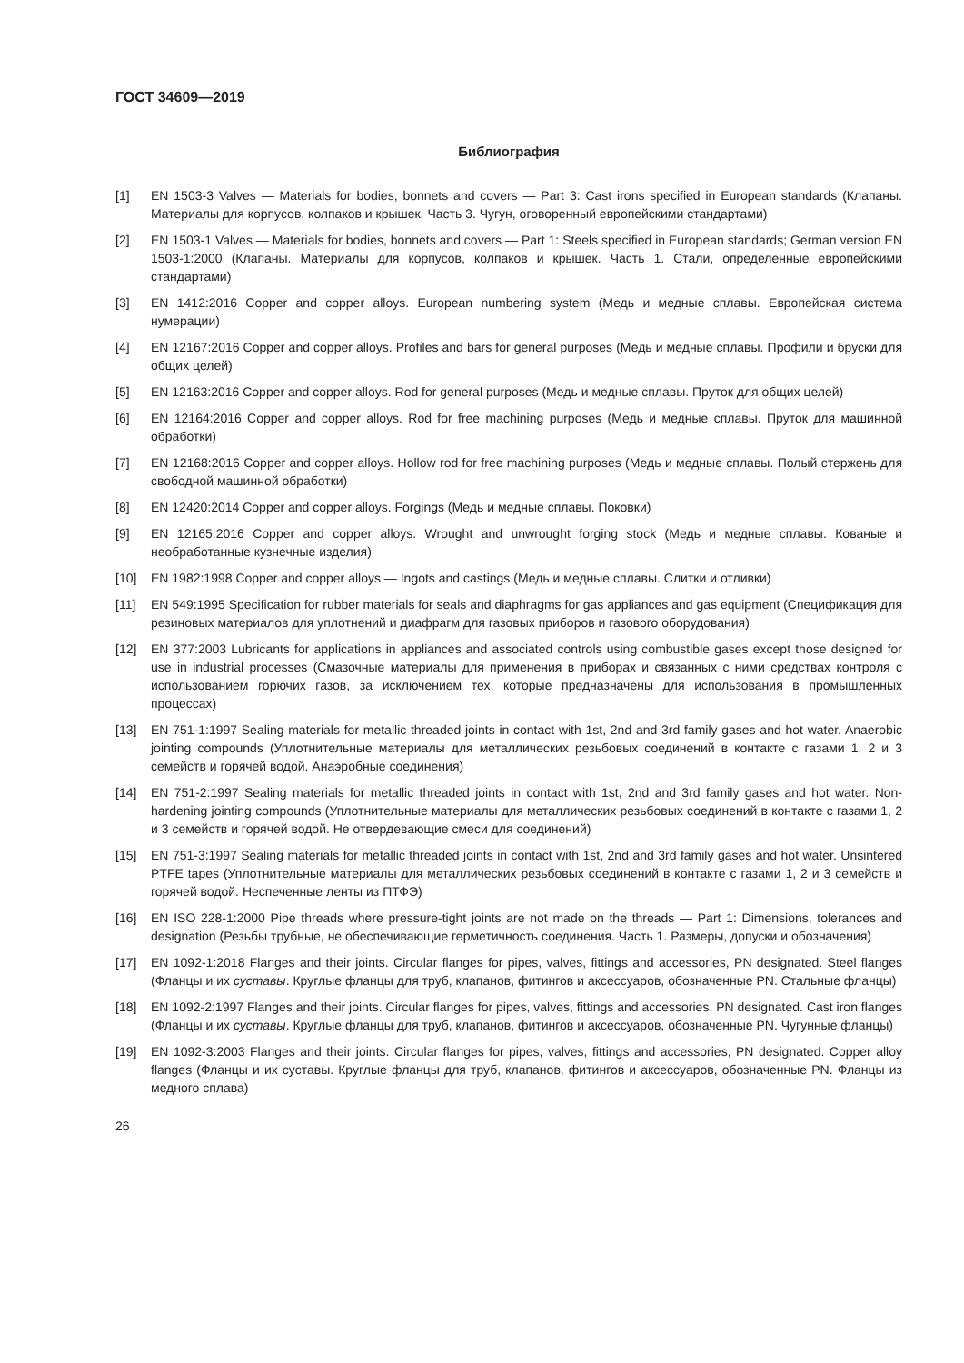ГОСТ 34609—2019
Библиография
[1] EN 1503-3 Valves — Materials for bodies, bonnets and covers — Part 3: Cast irons specified in European standards (Клапаны. Материалы для корпусов, колпаков и крышек. Часть 3. Чугун, оговоренный европейскими стандартами)
[2] EN 1503-1 Valves — Materials for bodies, bonnets and covers — Part 1: Steels specified in European standards; German version EN 1503-1:2000 (Клапаны. Материалы для корпусов, колпаков и крышек. Часть 1. Стали, определенные европейскими стандартами)
[3] EN 1412:2016 Copper and copper alloys. European numbering system (Медь и медные сплавы. Европейская система нумерации)
[4] EN 12167:2016 Copper and copper alloys. Profiles and bars for general purposes (Медь и медные сплавы. Профили и бруски для общих целей)
[5] EN 12163:2016 Copper and copper alloys. Rod for general purposes (Медь и медные сплавы. Пруток для общих целей)
[6] EN 12164:2016 Copper and copper alloys. Rod for free machining purposes (Медь и медные сплавы. Пруток для машинной обработки)
[7] EN 12168:2016 Copper and copper alloys. Hollow rod for free machining purposes (Медь и медные сплавы. Полый стержень для свободной машинной обработки)
[8] EN 12420:2014 Copper and copper alloys. Forgings (Медь и медные сплавы. Поковки)
[9] EN 12165:2016 Copper and copper alloys. Wrought and unwrought forging stock (Медь и медные сплавы. Кованые и необработанные кузнечные изделия)
[10] EN 1982:1998 Copper and copper alloys — Ingots and castings (Медь и медные сплавы. Слитки и отливки)
[11] EN 549:1995 Specification for rubber materials for seals and diaphragms for gas appliances and gas equipment (Спецификация для резиновых материалов для уплотнений и диафрагм для газовых приборов и газового оборудования)
[12] EN 377:2003 Lubricants for applications in appliances and associated controls using combustible gases except those designed for use in industrial processes (Смазочные материалы для применения в приборах и связанных с ними средствах контроля с использованием горючих газов, за исключением тех, которые предназначены для использования в промышленных процессах)
[13] EN 751-1:1997 Sealing materials for metallic threaded joints in contact with 1st, 2nd and 3rd family gases and hot water. Anaerobic jointing compounds (Уплотнительные материалы для металлических резьбовых соединений в контакте с газами 1, 2 и 3 семейств и горячей водой. Анаэробные соединения)
[14] EN 751-2:1997 Sealing materials for metallic threaded joints in contact with 1st, 2nd and 3rd family gases and hot water. Non-hardening jointing compounds (Уплотнительные материалы для металлических резьбовых соединений в контакте с газами 1, 2 и 3 семейств и горячей водой. Не отвердевающие смеси для соединений)
[15] EN 751-3:1997 Sealing materials for metallic threaded joints in contact with 1st, 2nd and 3rd family gases and hot water. Unsintered PTFE tapes (Уплотнительные материалы для металлических резьбовых соединений в контакте с газами 1, 2 и 3 семейств и горячей водой. Неспеченные ленты из ПТФЭ)
[16] EN ISO 228-1:2000 Pipe threads where pressure-tight joints are not made on the threads — Part 1: Dimensions, tolerances and designation (Резьбы трубные, не обеспечивающие герметичность соединения. Часть 1. Размеры, допуски и обозначения)
[17] EN 1092-1:2018 Flanges and their joints. Circular flanges for pipes, valves, fittings and accessories, PN designated. Steel flanges (Фланцы и их суставы. Круглые фланцы для труб, клапанов, фитингов и аксессуаров, обозначенные PN. Стальные фланцы)
[18] EN 1092-2:1997 Flanges and their joints. Circular flanges for pipes, valves, fittings and accessories, PN designated. Cast iron flanges (Фланцы и их суставы. Круглые фланцы для труб, клапанов, фитингов и аксессуаров, обозначенные PN. Чугунные фланцы)
[19] EN 1092-3:2003 Flanges and their joints. Circular flanges for pipes, valves, fittings and accessories, PN designated. Copper alloy flanges (Фланцы и их суставы. Круглые фланцы для труб, клапанов, фитингов и аксессуаров, обозначенные PN. Фланцы из медного сплава)
26